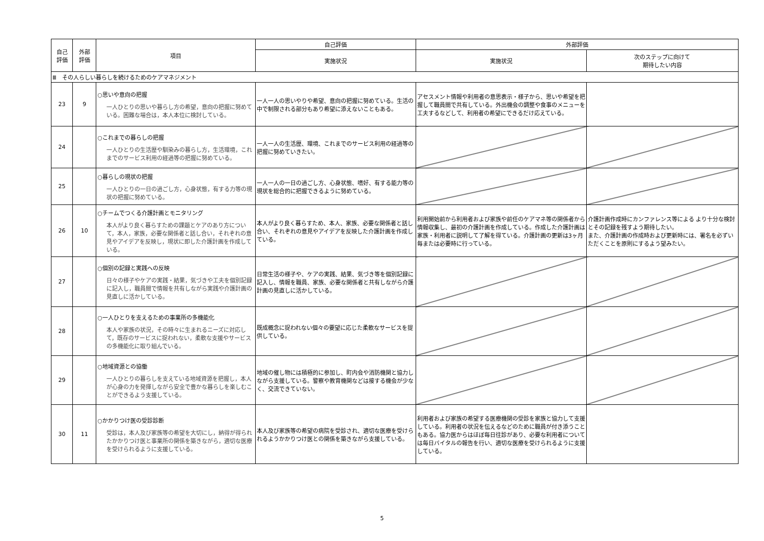| 自己 評価 | 外部 評価 | 項目 | 自己評価 | 外部評価 | |
| --- | --- | --- | --- | --- | --- |
| | | | 実施状況 | 実施状況 | 次のステップに向けて 期待したい内容 |
| Ⅲ その人らしい暮らしを続けるためのケアマネジメント | | | | | |
| 23 | 9 | ○思いや意向の把握 一人ひとりの思いや暮らし方の希望，意向の把握に努めている。困難な場合は，本人本位に検討している。 | 一人一人の思いやりや希望、意向の把握に努めている。生活の中で制限される部分もあり希望に添えないこともある。 | アセスメント情報や利用者の意思表示・様子から、思いや希望を把握して職員間で共有している。外出機会の調整や食事のメニューを工夫するなどして、利用者の希望にできるだけ応えている。 | |
| 24 | | ○これまでの暮らしの把握 一人ひとりの生活歴や馴染みの暮らし方，生活環境，これまでのサービス利用の経過等の把握に努めている。 | 一人一人の生活歴、環境、これまでのサービス利用の経過等の把握に努めていきたい。 | | |
| 25 | | ○暮らしの現状の把握 一人ひとりの一日の過ごし方，心身状態，有する力等の現状の把握に努めている。 | 一人一人の一日の過ごし方、心身状態、嗜好、有する能力等の現状を総合的に把握できるように努めている。 | | |
| 26 | 10 | ○チームでつくる介護計画とモニタリング 本人がより良く暮らすための課題とケアのあり方について，本人，家族，必要な関係者と話し合い，それぞれの意見やアイデアを反映し，現状に即した介護計画を作成している。 | 本人がより良く暮らすため、本人、家族、必要な関係者と話し合い、それぞれの意見やアイデアを反映した介護計画を作成している。 | 利用開始前から利用者および家族や前任のケアマネ等の関係者から情報収集し、最初の介護計画を作成している。作成した介護計画は家族・利用者に説明して了解を得ている。介護計画の更新は3ヶ月毎または必要時に行っている。 | 介護計画作成時にカンファレンス等による より十分な検討とその記録を残すよう期待したい。 また、介護計画の作成時および更新時には、署名を必ずいただくことを原則にするよう望みたい。 |
| 27 | | ○個別の記録と実践への反映 日々の様子やケアの実践・結果，気づきや工夫を個別記録に記入し，職員間で情報を共有しながら実践や介護計画の見直しに活かしている。 | 日常生活の様子や、ケアの実践、結果、気づき等を個別記録に記入し、情報を職員、家族、必要な関係者と共有しながら介護計画の見直しに活かしている。 | | |
| 28 | | ○一人ひとりを支えるための事業所の多機能化 本人や家族の状況，その時々に生まれるニーズに対応して，既存のサービスに捉われない，柔軟な支援やサービスの多機能化に取り組んでいる。 | 既成概念に捉われない個々の要望に応じた柔軟なサービスを提供している。 | | |
| 29 | | ○地域資源との協働 一人ひとりの暮らしを支えている地域資源を把握し，本人が心身の力を発揮しながら安全で豊かな暮らしを楽しむことができるよう支援している。 | 地域の催し物には積極的に参加し、町内会や消防機関と協力しながら支援している。警察や教育機関などは接する機会が少なく、交流できていない。 | | |
| 30 | 11 | ○かかりつけ医の受診診断 受診は，本人及び家族等の希望を大切にし，納得が得られたかかりつけ医と事業所の関係を築きながら，適切な医療を受けられるように支援している。 | 本人及び家族等の希望の病院を受診され、適切な医療を受けられるようかかりつけ医との関係を築きながら支援している。 | 利用者および家族の希望する医療機関の受診を家族と協力して支援している。利用者の状況を伝えるなどのために職員が付き添うこともある。協力医からはほぼ毎日往診があり、必要な利用者については毎日バイタルの報告を行い、適切な医療を受けられるように支援している。 | |
5